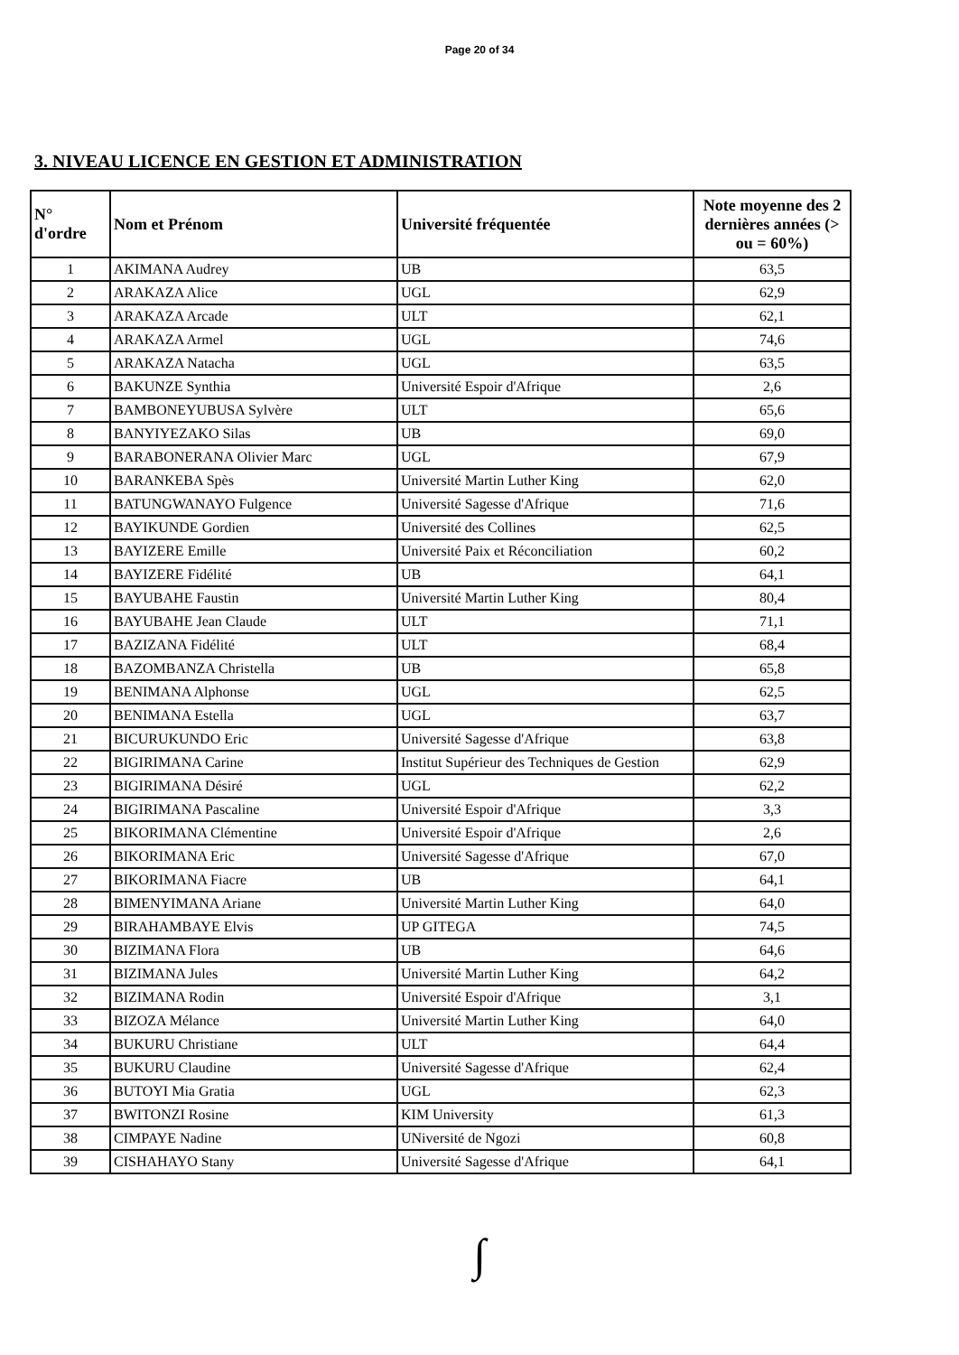Page 20 of 34
3. NIVEAU LICENCE EN GESTION ET ADMINISTRATION
| N° d'ordre | Nom et Prénom | Université fréquentée | Note moyenne des 2 dernières années (> ou = 60%) |
| --- | --- | --- | --- |
| 1 | AKIMANA Audrey | UB | 63,5 |
| 2 | ARAKAZA Alice | UGL | 62,9 |
| 3 | ARAKAZA Arcade | ULT | 62,1 |
| 4 | ARAKAZA Armel | UGL | 74,6 |
| 5 | ARAKAZA Natacha | UGL | 63,5 |
| 6 | BAKUNZE Synthia | Université Espoir d'Afrique | 2,6 |
| 7 | BAMBONEYUBUSA Sylvère | ULT | 65,6 |
| 8 | BANYIYEZAKO Silas | UB | 69,0 |
| 9 | BARABONERANA Olivier Marc | UGL | 67,9 |
| 10 | BARANKEBA Spès | Université Martin Luther King | 62,0 |
| 11 | BATUNGWANAYO Fulgence | Université Sagesse d'Afrique | 71,6 |
| 12 | BAYIKUNDE Gordien | Université des Collines | 62,5 |
| 13 | BAYIZERE Emille | Université Paix et Réconciliation | 60,2 |
| 14 | BAYIZERE Fidélité | UB | 64,1 |
| 15 | BAYUBAHE Faustin | Université Martin Luther King | 80,4 |
| 16 | BAYUBAHE Jean Claude | ULT | 71,1 |
| 17 | BAZIZANA Fidélité | ULT | 68,4 |
| 18 | BAZOMBANZA Christella | UB | 65,8 |
| 19 | BENIMANA Alphonse | UGL | 62,5 |
| 20 | BENIMANA Estella | UGL | 63,7 |
| 21 | BICURUKUNDO Eric | Université Sagesse d'Afrique | 63,8 |
| 22 | BIGIRIMANA Carine | Institut Supérieur des Techniques de Gestion | 62,9 |
| 23 | BIGIRIMANA Désiré | UGL | 62,2 |
| 24 | BIGIRIMANA Pascaline | Université Espoir d'Afrique | 3,3 |
| 25 | BIKORIMANA Clémentine | Université Espoir d'Afrique | 2,6 |
| 26 | BIKORIMANA Eric | Université Sagesse d'Afrique | 67,0 |
| 27 | BIKORIMANA Fiacre | UB | 64,1 |
| 28 | BIMENYIMANA Ariane | Université Martin Luther King | 64,0 |
| 29 | BIRAHAMBAYE Elvis | UP GITEGA | 74,5 |
| 30 | BIZIMANA Flora | UB | 64,6 |
| 31 | BIZIMANA Jules | Université Martin Luther King | 64,2 |
| 32 | BIZIMANA Rodin | Université Espoir d'Afrique | 3,1 |
| 33 | BIZOZA Mélance | Université Martin Luther King | 64,0 |
| 34 | BUKURU Christiane | ULT | 64,4 |
| 35 | BUKURU Claudine | Université Sagesse d'Afrique | 62,4 |
| 36 | BUTOYI Mia Gratia | UGL | 62,3 |
| 37 | BWITONZI Rosine | KIM University | 61,3 |
| 38 | CIMPAYE Nadine | UNiversité de Ngozi | 60,8 |
| 39 | CISHAHAYO Stany | Université Sagesse d'Afrique | 64,1 |
∫